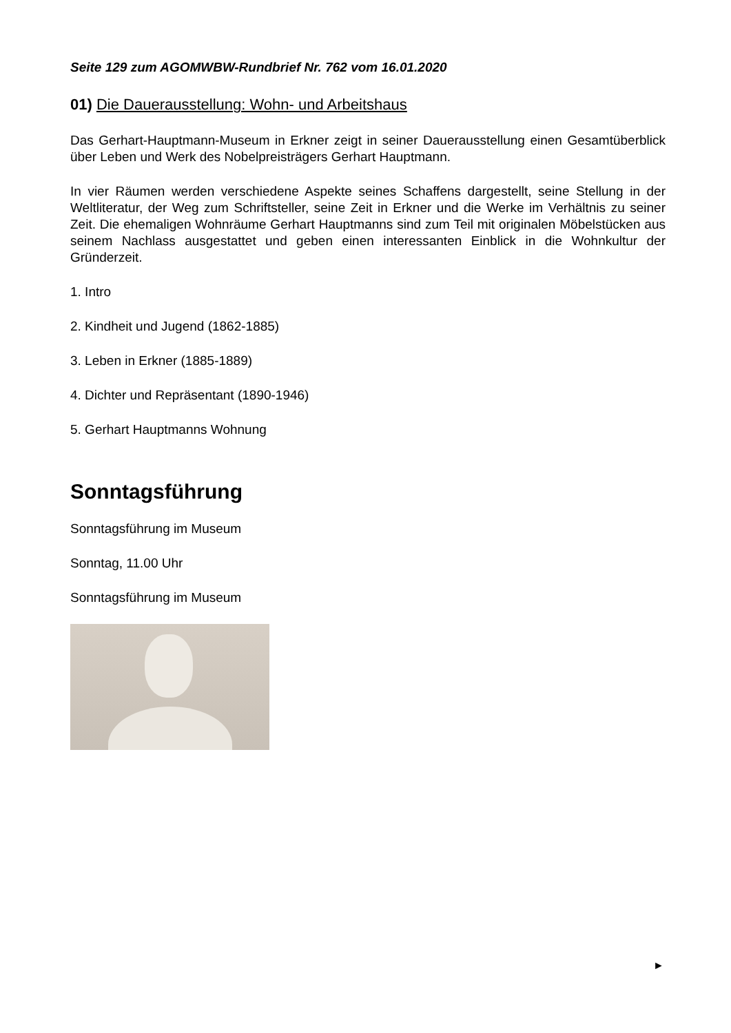Seite 129 zum AGOMWBW-Rundbrief Nr. 762 vom 16.01.2020
01) Die Dauerausstellung: Wohn- und Arbeitshaus
Das Gerhart-Hauptmann-Museum in Erkner zeigt in seiner Dauerausstellung einen Gesamtüberblick über Leben und Werk des Nobelpreisträgers Gerhart Hauptmann.
In vier Räumen werden verschiedene Aspekte seines Schaffens dargestellt, seine Stellung in der Weltliteratur, der Weg zum Schriftsteller, seine Zeit in Erkner und die Werke im Verhältnis zu seiner Zeit. Die ehemaligen Wohnräume Gerhart Hauptmanns sind zum Teil mit originalen Möbelstücken aus seinem Nachlass ausgestattet und geben einen interessanten Einblick in die Wohnkultur der Gründerzeit.
1. Intro
2. Kindheit und Jugend (1862-1885)
3. Leben in Erkner (1885-1889)
4. Dichter und Repräsentant (1890-1946)
5. Gerhart Hauptmanns Wohnung
Sonntagsführung
Sonntagsführung im Museum
Sonntag, 11.00 Uhr
Sonntagsführung im Museum
►